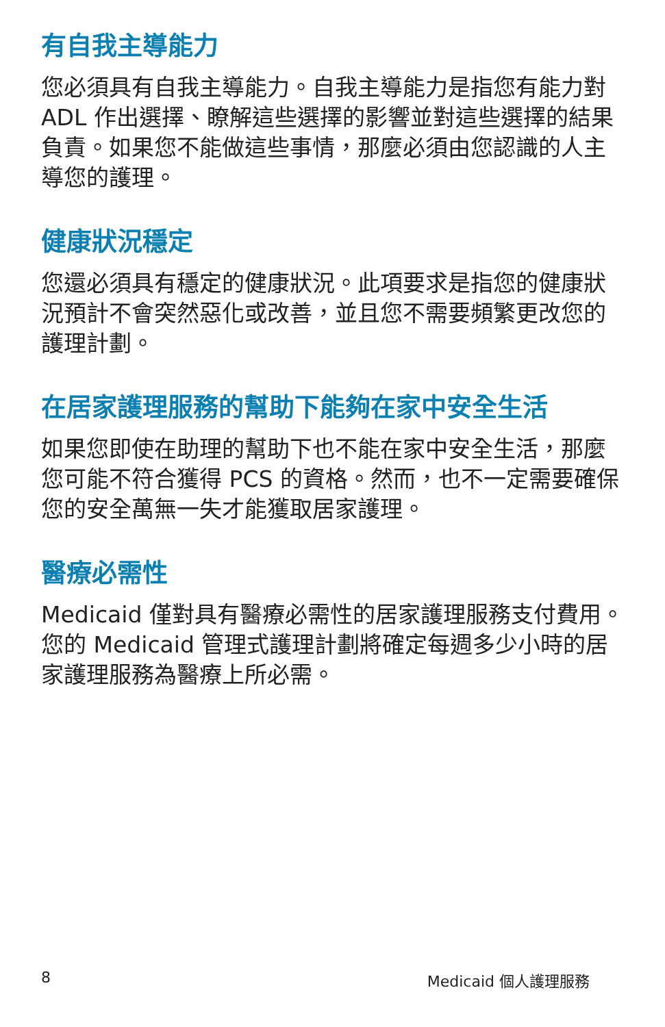有自我主導能力
您必須具有自我主導能力。自我主導能力是指您有能力對 ADL 作出選擇、瞭解這些選擇的影響並對這些選擇的結果負責。如果您不能做這些事情，那麼必須由您認識的人主導您的護理。
健康狀況穩定
您還必須具有穩定的健康狀況。此項要求是指您的健康狀況預計不會突然惡化或改善，並且您不需要頻繁更改您的護理計劃。
在居家護理服務的幫助下能夠在家中安全生活
如果您即使在助理的幫助下也不能在家中安全生活，那麼您可能不符合獲得 PCS 的資格。然而，也不一定需要確保您的安全萬無一失才能獲取居家護理。
醫療必需性
Medicaid 僅對具有醫療必需性的居家護理服務支付費用。您的 Medicaid 管理式護理計劃將確定每週多少小時的居家護理服務為醫療上所必需。
8 Medicaid 個人護理服務